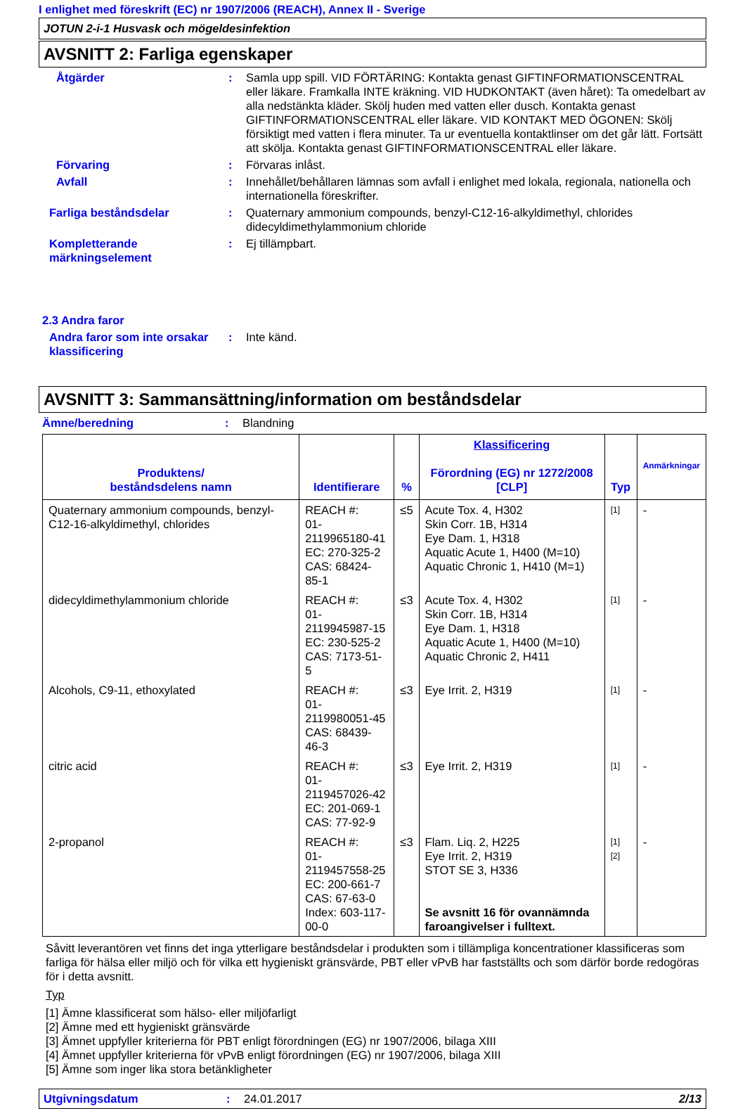I enlighet med föreskrift (EC) nr 1907/2006 (REACH), Annex II - Sverige
JOTUN 2-i-1 Husvask och mögeldesinfektion
AVSNITT 2: Farliga egenskaper
Åtgärder : Samla upp spill. VID FÖRTÄRING: Kontakta genast GIFTINFORMATIONSCENTRAL eller läkare. Framkalla INTE kräkning. VID HUDKONTAKT (även håret): Ta omedelbart av alla nedstänkta kläder. Skölj huden med vatten eller dusch. Kontakta genast GIFTINFORMATIONSCENTRAL eller läkare. VID KONTAKT MED ÖGONEN: Skölj försiktigt med vatten i flera minuter. Ta ur eventuella kontaktlinser om det går lätt. Fortsätt att skölja. Kontakta genast GIFTINFORMATIONSCENTRAL eller läkare.
Förvaring : Förvaras inlåst.
Avfall : Innehållet/behållaren lämnas som avfall i enlighet med lokala, regionala, nationella och internationella föreskrifter.
Farliga beståndsdelar : Quaternary ammonium compounds, benzyl-C12-16-alkyldimethyl, chlorides didecyldimethylammonium chloride
Kompletterande märkningselement
: Ej tillämpbart.
2.3 Andra faror
Andra faror som inte orsakar klassificering
: Inte känd.
AVSNITT 3: Sammansättning/information om beståndsdelar
Ämne/beredning : Blandning
| Produktens/ beståndsdelens namn | Identifierare | % | Klassificering Förordning (EG) nr 1272/2008 [CLP] | Typ | Anmärkningar |
| --- | --- | --- | --- | --- | --- |
| Quaternary ammonium compounds, benzyl-C12-16-alkyldimethyl, chlorides | REACH #: 01-2119965180-41 EC: 270-325-2 CAS: 68424-85-1 | ≤5 | Acute Tox. 4, H302 Skin Corr. 1B, H314 Eye Dam. 1, H318 Aquatic Acute 1, H400 (M=10) Aquatic Chronic 1, H410 (M=1) | [1] | - |
| didecyldimethylammonium chloride | REACH #: 01-2119945987-15 EC: 230-525-2 CAS: 7173-51-5 | ≤3 | Acute Tox. 4, H302 Skin Corr. 1B, H314 Eye Dam. 1, H318 Aquatic Acute 1, H400 (M=10) Aquatic Chronic 2, H411 | [1] | - |
| Alcohols, C9-11, ethoxylated | REACH #: 01-2119980051-45 CAS: 68439-46-3 | ≤3 | Eye Irrit. 2, H319 | [1] | - |
| citric acid | REACH #: 01-2119457026-42 EC: 201-069-1 CAS: 77-92-9 | ≤3 | Eye Irrit. 2, H319 | [1] | - |
| 2-propanol | REACH #: 01-2119457558-25 EC: 200-661-7 CAS: 67-63-0 Index: 603-117-00-0 | ≤3 | Flam. Liq. 2, H225 Eye Irrit. 2, H319 STOT SE 3, H336 Se avsnitt 16 för ovannämnda faroangivelser i fulltext. | [1] [2] | - |
Såvitt leverantören vet finns det inga ytterligare beståndsdelar i produkten som i tillämpliga koncentrationer klassificeras som farliga för hälsa eller miljö och för vilka ett hygieniskt gränsvärde, PBT eller vPvB har fastställts och som därför borde redogöras för i detta avsnitt.
Typ
[1] Ämne klassificerat som hälso- eller miljöfarligt
[2] Ämne med ett hygieniskt gränsvärde
[3] Ämnet uppfyller kriterierna för PBT enligt förordningen (EG) nr 1907/2006, bilaga XIII
[4] Ämnet uppfyller kriterierna för vPvB enligt förordningen (EG) nr 1907/2006, bilaga XIII
[5] Ämne som inger lika stora betänkligheter
Utgivningsdatum : 24.01.2017 2/13